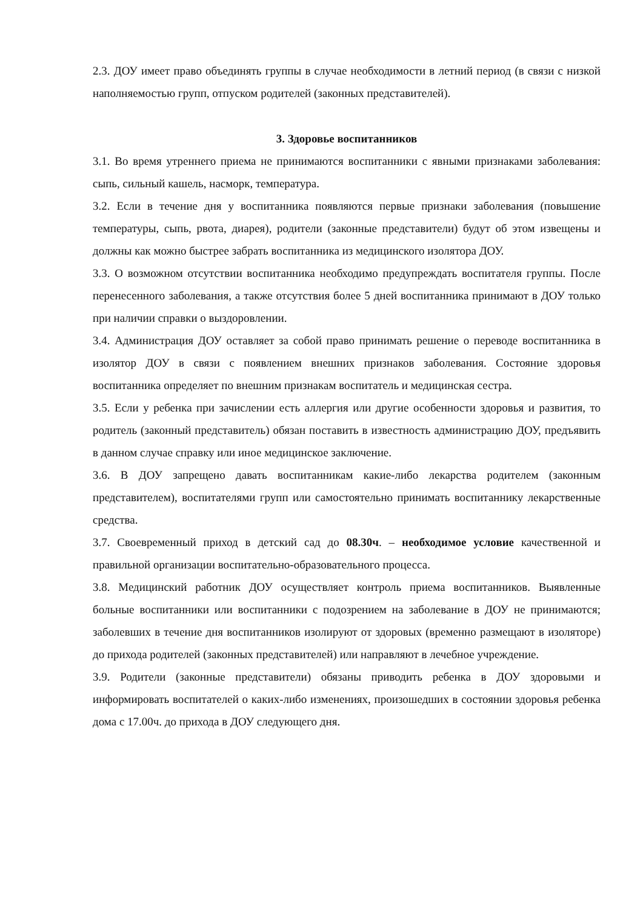2.3. ДОУ имеет право объединять группы в случае необходимости в летний период (в связи с низкой наполняемостью групп, отпуском родителей (законных представителей).
3. Здоровье воспитанников
3.1. Во время утреннего приема не принимаются воспитанники с явными признаками заболевания: сыпь, сильный кашель, насморк, температура.
3.2. Если в течение дня у воспитанника появляются первые признаки заболевания (повышение температуры, сыпь, рвота, диарея), родители (законные представители) будут об этом извещены и должны как можно быстрее забрать воспитанника из медицинского изолятора ДОУ.
3.3. О возможном отсутствии воспитанника необходимо предупреждать воспитателя группы. После перенесенного заболевания, а также отсутствия более 5 дней воспитанника принимают в ДОУ только при наличии справки о выздоровлении.
3.4. Администрация ДОУ оставляет за собой право принимать решение о переводе воспитанника в изолятор ДОУ в связи с появлением внешних признаков заболевания. Состояние здоровья воспитанника определяет по внешним признакам воспитатель и медицинская сестра.
3.5. Если у ребенка при зачислении есть аллергия или другие особенности здоровья и развития, то родитель (законный представитель) обязан поставить в известность администрацию ДОУ, предъявить в данном случае справку или иное медицинское заключение.
3.6. В ДОУ запрещено давать воспитанникам какие-либо лекарства родителем (законным представителем), воспитателями групп или самостоятельно принимать воспитаннику лекарственные средства.
3.7. Своевременный приход в детский сад до 08.30ч. – необходимое условие качественной и правильной организации воспитательно-образовательного процесса.
3.8. Медицинский работник ДОУ осуществляет контроль приема воспитанников. Выявленные больные воспитанники или воспитанники с подозрением на заболевание в ДОУ не принимаются; заболевших в течение дня воспитанников изолируют от здоровых (временно размещают в изоляторе) до прихода родителей (законных представителей) или направляют в лечебное учреждение.
3.9. Родители (законные представители) обязаны приводить ребенка в ДОУ здоровыми и информировать воспитателей о каких-либо изменениях, произошедших в состоянии здоровья ребенка дома с 17.00ч. до прихода в ДОУ следующего дня.